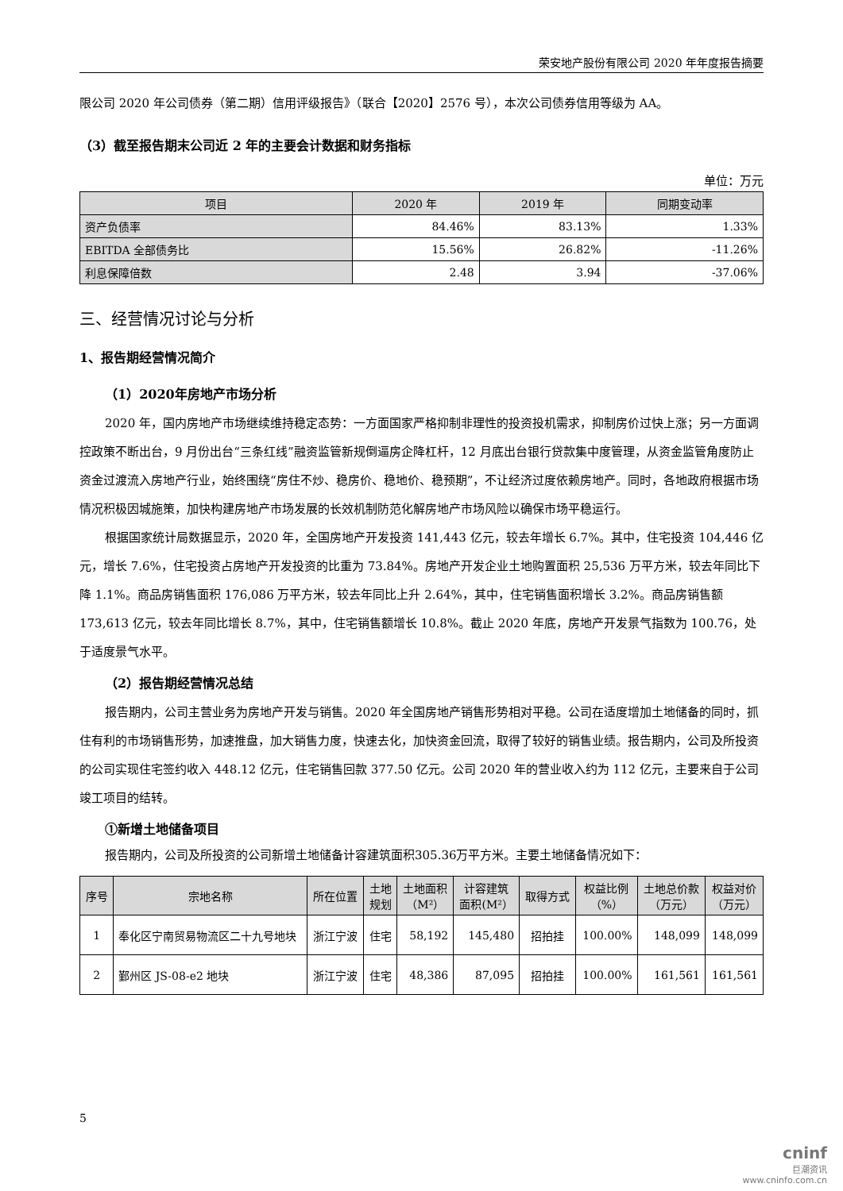荣安地产股份有限公司 2020 年年度报告摘要
限公司 2020 年公司债券（第二期）信用评级报告》（联合【2020】2576 号），本次公司债券信用等级为 AA。
（3）截至报告期末公司近 2 年的主要会计数据和财务指标
单位：万元
| 项目 | 2020 年 | 2019 年 | 同期变动率 |
| --- | --- | --- | --- |
| 资产负债率 | 84.46% | 83.13% | 1.33% |
| EBITDA 全部债务比 | 15.56% | 26.82% | -11.26% |
| 利息保障倍数 | 2.48 | 3.94 | -37.06% |
三、经营情况讨论与分析
1、报告期经营情况简介
（1）2020年房地产市场分析
2020 年，国内房地产市场继续维持稳定态势：一方面国家严格抑制非理性的投资投机需求，抑制房价过快上涨；另一方面调控政策不断出台，9 月份出台“三条红线”融资监管新规倒逼房企降杠杆，12 月底出台银行贷款集中度管理，从资金监管角度防止资金过渡流入房地产行业，始终围绕“房住不炒、稳房价、稳地价、稳预期”，不让经济过度依赖房地产。同时，各地政府根据市场情况积极因城施策，加快构建房地产市场发展的长效机制防范化解房地产市场风险以确保市场平稳运行。
根据国家统计局数据显示，2020 年，全国房地产开发投资 141,443 亿元，较去年增长 6.7%。其中，住宅投资 104,446 亿元，增长 7.6%，住宅投资占房地产开发投资的比重为 73.84%。房地产开发企业土地购置面积 25,536 万平方米，较去年同比下降 1.1%。商品房销售面积 176,086 万平方米，较去年同比上升 2.64%，其中，住宅销售面积增长 3.2%。商品房销售额 173,613 亿元，较去年同比增长 8.7%，其中，住宅销售额增长 10.8%。截止 2020 年底，房地产开发景气指数为 100.76，处于适度景气水平。
（2）报告期经营情况总结
报告期内，公司主营业务为房地产开发与销售。2020 年全国房地产销售形势相对平稳。公司在适度增加土地储备的同时，抓住有利的市场销售形势，加速推盘，加大销售力度，快速去化，加快资金回流，取得了较好的销售业绩。报告期内，公司及所投资的公司实现住宅签约收入 448.12 亿元，住宅销售回款 377.50 亿元。公司 2020 年的营业收入约为 112 亿元，主要来自于公司竣工项目的结转。
①新增土地储备项目
报告期内，公司及所投资的公司新增土地储备计容建筑面积305.36万平方米。主要土地储备情况如下：
| 序号 | 宗地名称 | 所在位置 | 土地 规划 | 土地面积 （M²） | 计容建筑 面积(M²） | 取得方式 | 权益比例 （%） | 土地总价款 （万元） | 权益对价 （万元） |
| --- | --- | --- | --- | --- | --- | --- | --- | --- | --- |
| 1 | 奉化区宁南贸易物流区二十九号地块 | 浙江宁波 | 住宅 | 58,192 | 145,480 | 招拍挂 | 100.00% | 148,099 | 148,099 |
| 2 | 鄞州区 JS-08-e2 地块 | 浙江宁波 | 住宅 | 48,386 | 87,095 | 招拍挂 | 100.00% | 161,561 | 161,561 |
5
cninf
巨潮资讯
www.cninfo.com.cn